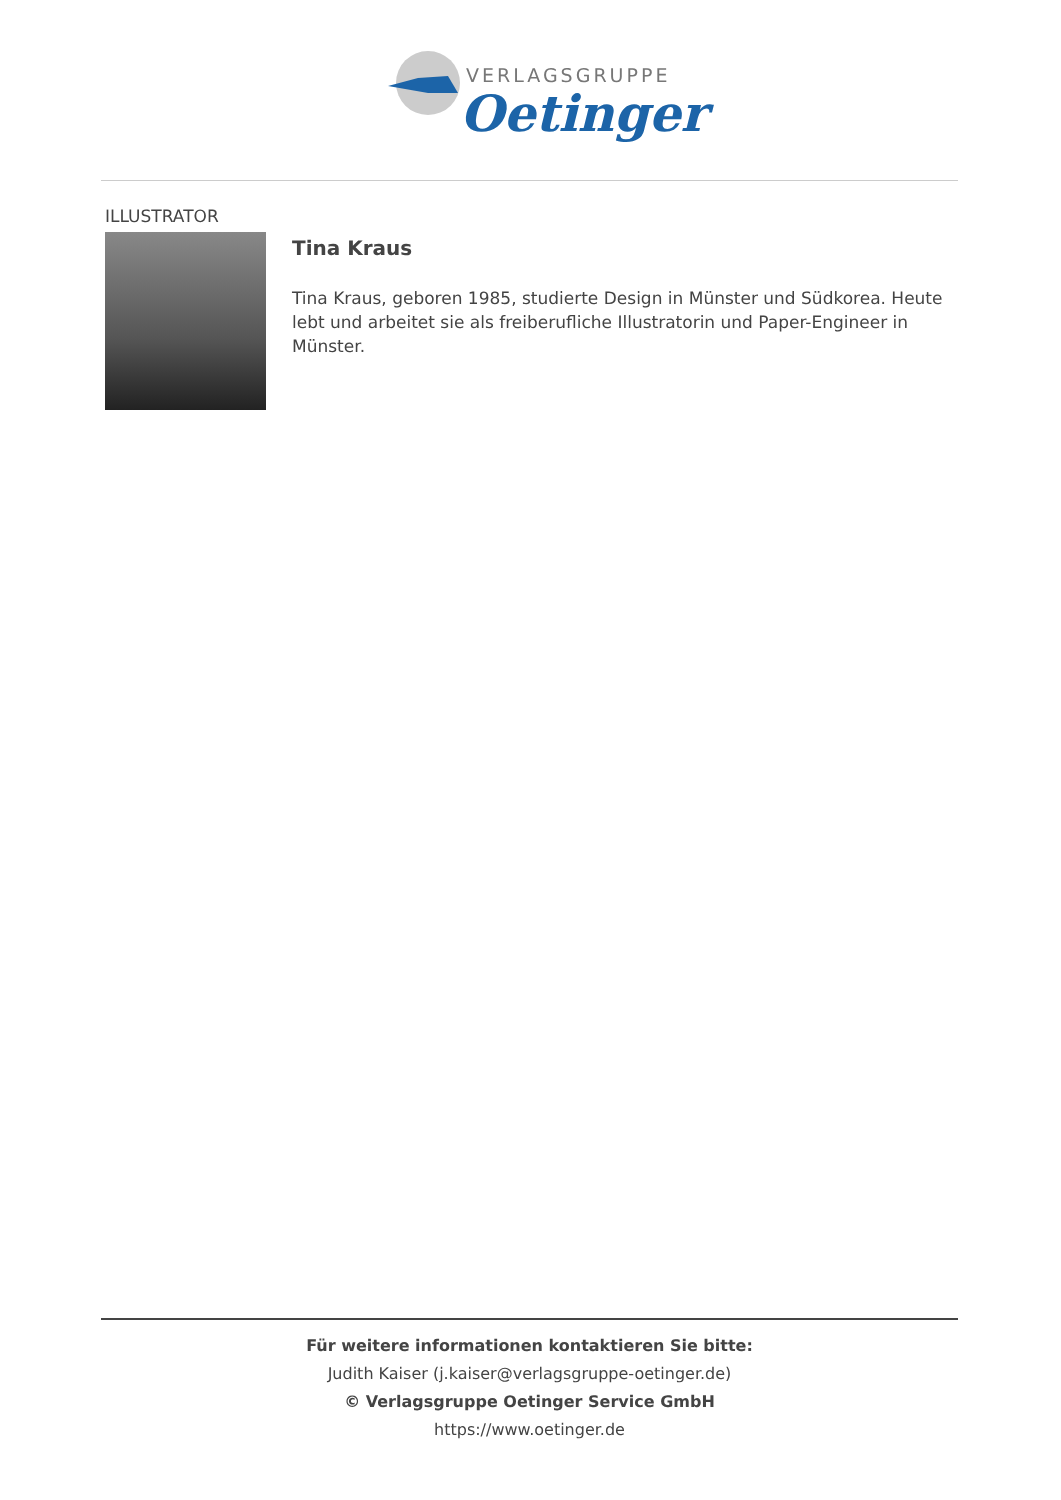VERLAGSGRUPPE
Oetinger
ILLUSTRATOR
Tina Kraus
Tina Kraus, geboren 1985, studierte Design in Münster und Südkorea. Heute lebt und arbeitet sie als freiberufliche Illustratorin und Paper-Engineer in Münster.
Für weitere informationen kontaktieren Sie bitte:
Judith Kaiser (j.kaiser@verlagsgruppe-oetinger.de)
© Verlagsgruppe Oetinger Service GmbH
https://www.oetinger.de